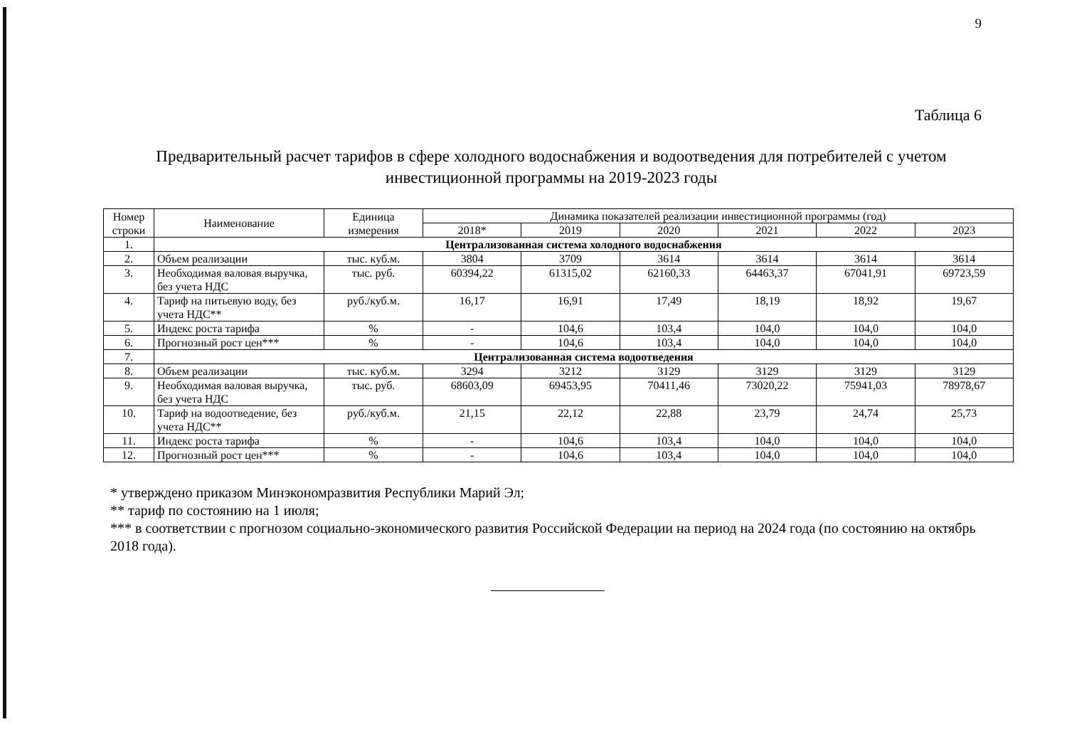9
Таблица 6
Предварительный расчет тарифов в сфере холодного водоснабжения и водоотведения для потребителей с учетом инвестиционной программы на 2019-2023 годы
| Номер строки | Наименование | Единица измерения | Динамика показателей реализации инвестиционной программы (год) | | | | | |
| --- | --- | --- | --- | --- | --- | --- | --- | --- |
| | | | 2018* | 2019 | 2020 | 2021 | 2022 | 2023 |
| 1. | Централизованная система холодного водоснабжения | | | | | | | |
| 2. | Объем реализации | тыс. куб.м. | 3804 | 3709 | 3614 | 3614 | 3614 | 3614 |
| 3. | Необходимая валовая выручка, без учета НДС | тыс. руб. | 60394,22 | 61315,02 | 62160,33 | 64463,37 | 67041,91 | 69723,59 |
| 4. | Тариф на питьевую воду, без учета НДС** | руб./куб.м. | 16,17 | 16,91 | 17,49 | 18,19 | 18,92 | 19,67 |
| 5. | Индекс роста тарифа | % | - | 104,6 | 103,4 | 104,0 | 104,0 | 104,0 |
| 6. | Прогнозный рост цен*** | % | - | 104,6 | 103,4 | 104,0 | 104,0 | 104,0 |
| 7. | Централизованная система водоотведения | | | | | | | |
| 8. | Объем реализации | тыс. куб.м. | 3294 | 3212 | 3129 | 3129 | 3129 | 3129 |
| 9. | Необходимая валовая выручка, без учета НДС | тыс. руб. | 68603,09 | 69453,95 | 70411,46 | 73020,22 | 75941,03 | 78978,67 |
| 10. | Тариф на водоотведение, без учета НДС** | руб./куб.м. | 21,15 | 22,12 | 22,88 | 23,79 | 24,74 | 25,73 |
| 11. | Индекс роста тарифа | % | - | 104,6 | 103,4 | 104,0 | 104,0 | 104,0 |
| 12. | Прогнозный рост цен*** | % | - | 104,6 | 103,4 | 104,0 | 104,0 | 104,0 |
* утверждено приказом Минэкономразвития Республики Марий Эл;
** тариф по состоянию на 1 июля;
*** в соответствии с прогнозом социально-экономического развития Российской Федерации на период на 2024 года (по состоянию на октябрь 2018 года).